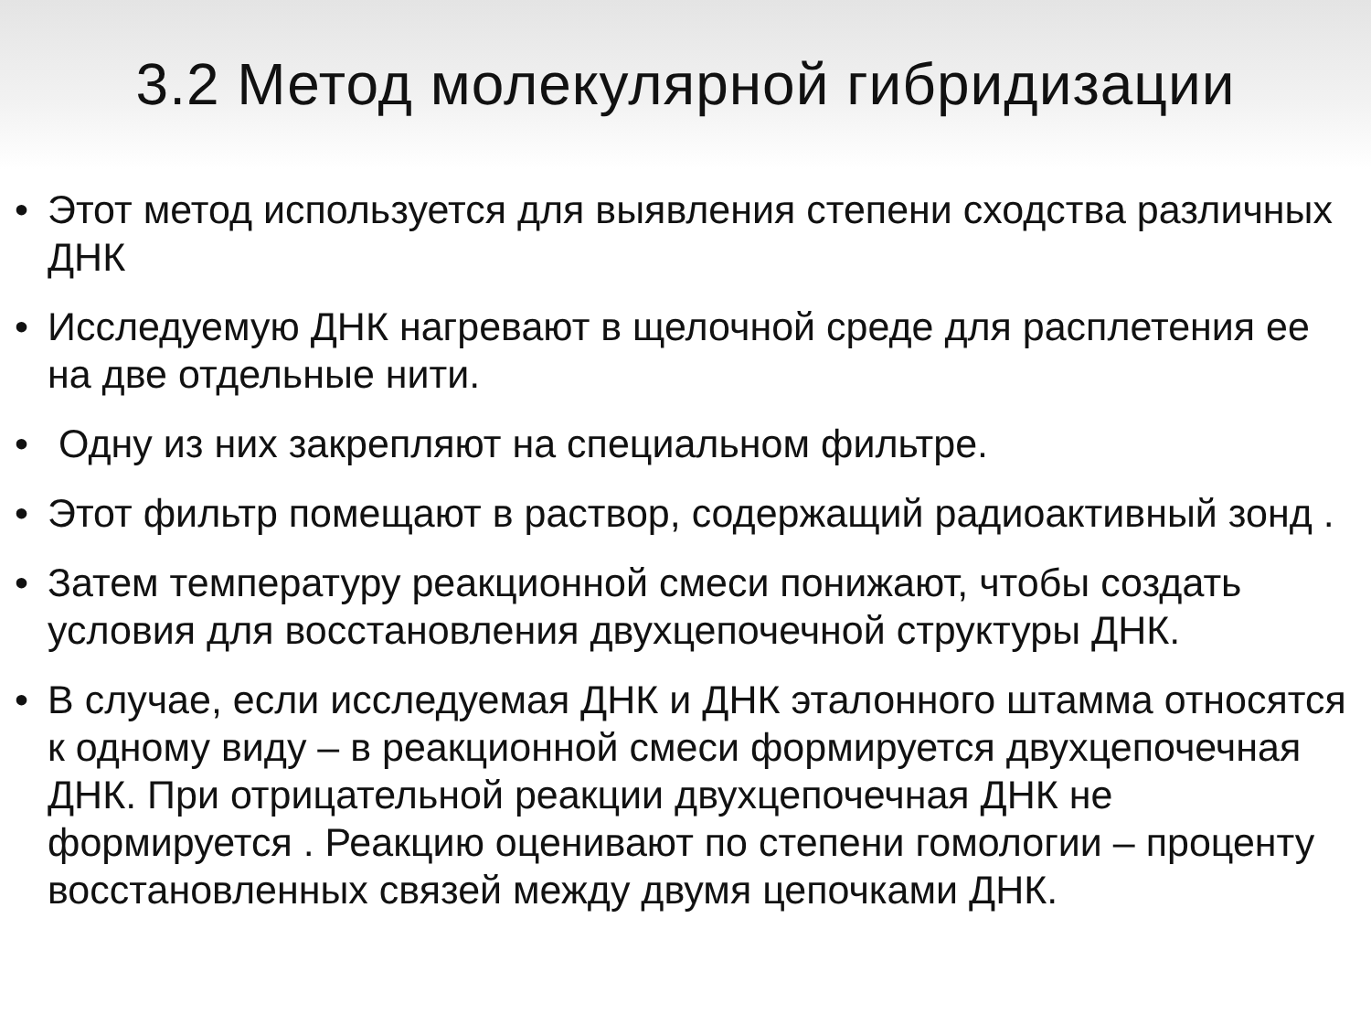3.2 Метод молекулярной гибридизации
• Этот метод используется для выявления степени сходства различных ДНК
• Исследуемую ДНК нагревают в щелочной среде для расплетения ее на две отдельные нити.
• Одну из них закрепляют на специальном фильтре.
• Этот фильтр помещают в раствор, содержащий радиоактивный зонд .
• Затем температуру реакционной смеси понижают, чтобы создать условия для восстановления двухцепочечной структуры ДНК.
• В случае, если исследуемая ДНК и ДНК эталонного штамма относятся к одному виду – в реакционной смеси формируется двухцепочечная ДНК. При отрицательной реакции двухцепочечная ДНК не формируется . Реакцию оценивают по степени гомологии – проценту восстановленных связей между двумя цепочками ДНК.